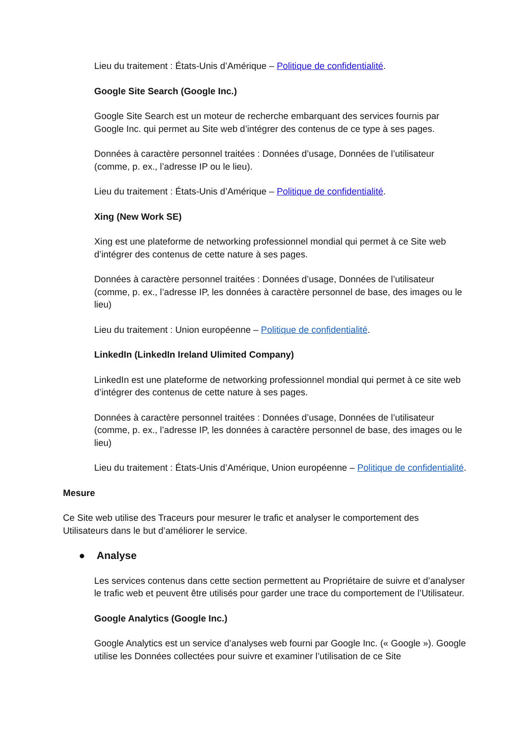Lieu du traitement : États-Unis d’Amérique – Politique de confidentialité.
Google Site Search (Google Inc.)
Google Site Search est un moteur de recherche embarquant des services fournis par Google Inc. qui permet au Site web d’intégrer des contenus de ce type à ses pages.
Données à caractère personnel traitées : Données d’usage, Données de l’utilisateur (comme, p. ex., l’adresse IP ou le lieu).
Lieu du traitement : États-Unis d’Amérique – Politique de confidentialité.
Xing (New Work SE)
Xing est une plateforme de networking professionnel mondial qui permet à ce Site web d’intégrer des contenus de cette nature à ses pages.
Données à caractère personnel traitées : Données d’usage, Données de l’utilisateur (comme, p. ex., l’adresse IP, les données à caractère personnel de base, des images ou le lieu)
Lieu du traitement : Union européenne – Politique de confidentialité.
LinkedIn (LinkedIn Ireland Ulimited Company)
LinkedIn est une plateforme de networking professionnel mondial qui permet à ce site web d’intégrer des contenus de cette nature à ses pages.
Données à caractère personnel traitées : Données d’usage, Données de l’utilisateur (comme, p. ex., l’adresse IP, les données à caractère personnel de base, des images ou le lieu)
Lieu du traitement : États-Unis d’Amérique, Union européenne – Politique de confidentialité.
Mesure
Ce Site web utilise des Traceurs pour mesurer le trafic et analyser le comportement des Utilisateurs dans le but d’améliorer le service.
● Analyse
Les services contenus dans cette section permettent au Propriétaire de suivre et d’analyser le trafic web et peuvent être utilisés pour garder une trace du comportement de l’Utilisateur.
Google Analytics (Google Inc.)
Google Analytics est un service d’analyses web fourni par Google Inc. (« Google »). Google utilise les Données collectées pour suivre et examiner l’utilisation de ce Site